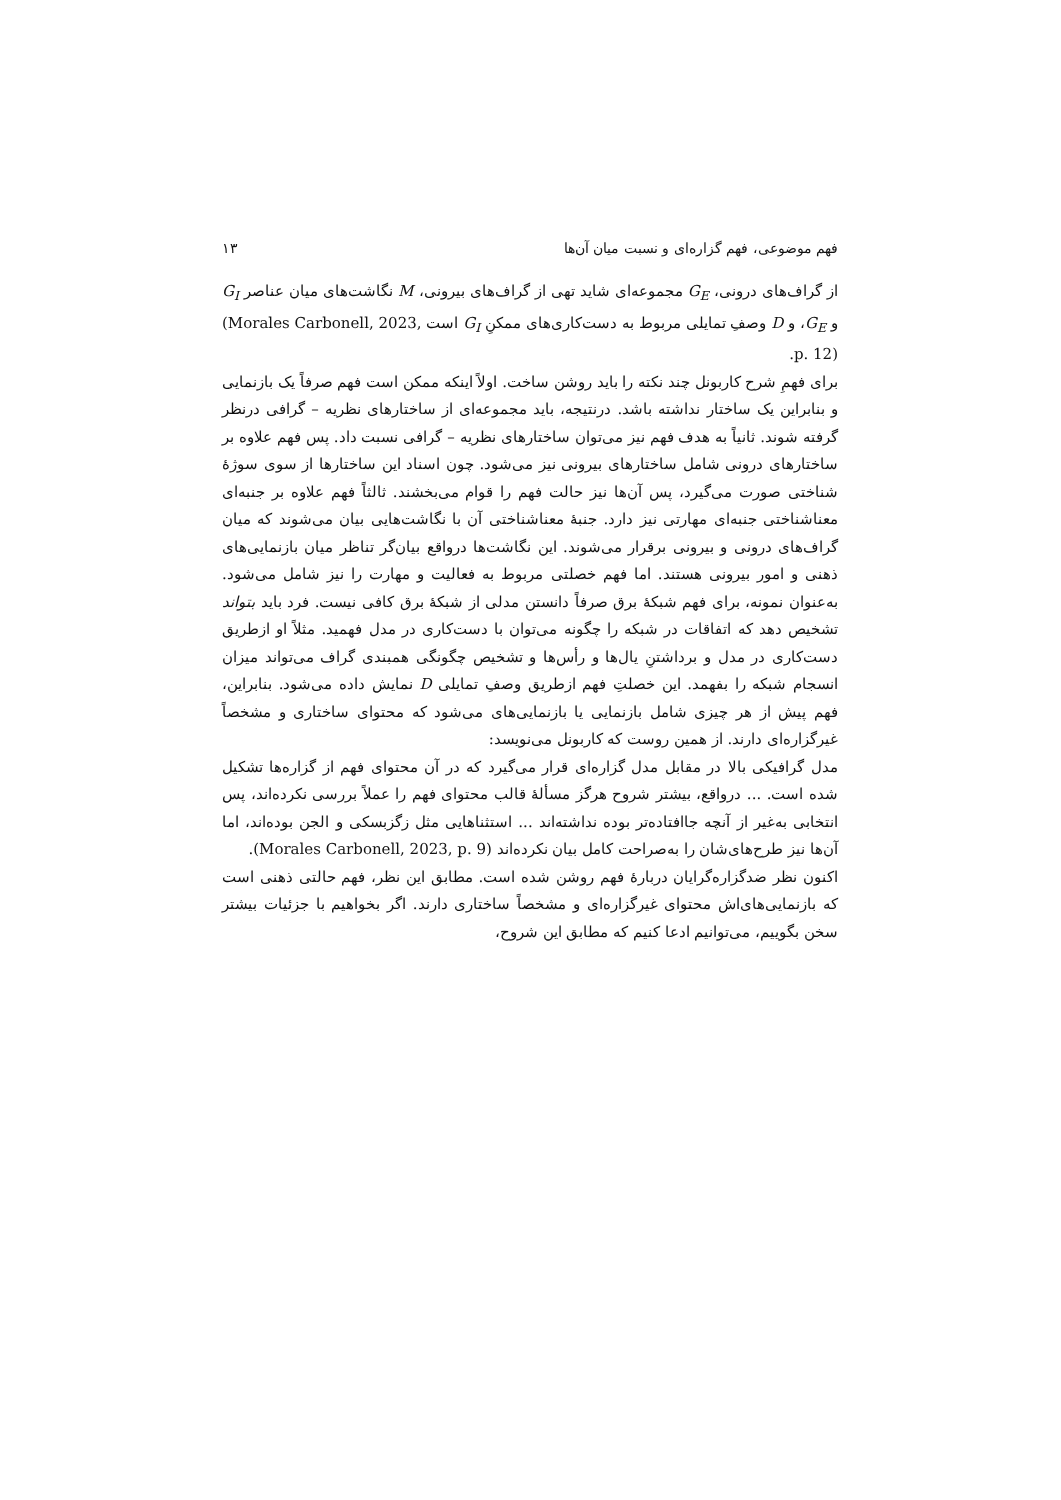فهم موضوعی، فهم گزاره‌ای و نسبت میان آن‌ها ۱۳
از گراف‌های درونی، G<sub>E</sub> مجموعه‌ای شاید تهی از گراف‌های بیرونی، M نگاشت‌های میان عناصر G<sub>I</sub> و G<sub>E</sub>، و D وصفِ تمایلی مربوط به دست‌کاری‌های ممکنِ G<sub>I</sub> است (Morales Carbonell, 2023, p. 12).
برای فهمِ شرح کاربونل چند نکته را باید روشن ساخت. اولاً اینکه ممکن است فهم صرفاً یک بازنمایی و بنابراین یک ساختار نداشته باشد. درنتیجه، باید مجموعه‌ای از ساختارهای نظریه – گرافی درنظر گرفته شوند. ثانیاً به هدف فهم نیز می‌توان ساختارهای نظریه – گرافی نسبت داد. پس فهم علاوه بر ساختارهای درونی شامل ساختارهای بیرونی نیز می‌شود. چون اسناد این ساختارها از سوی سوژهٔ شناختی صورت می‌گیرد، پس آن‌ها نیز حالت فهم را قوام می‌بخشند. ثالثاً فهم علاوه بر جنبه‌ای معناشناختی جنبه‌ای مهارتی نیز دارد. جنبهٔ معناشناختی آن با نگاشت‌هایی بیان می‌شوند که میان گراف‌های درونی و بیرونی برقرار می‌شوند. این نگاشت‌ها درواقع بیان‌گر تناظر میان بازنمایی‌های ذهنی و امور بیرونی هستند. اما فهم خصلتی مربوط به فعالیت و مهارت را نیز شامل می‌شود. به‌عنوان نمونه، برای فهم شبکهٔ برق صرفاً دانستن مدلی از شبکهٔ برق کافی نیست. فرد باید بتواند تشخیص دهد که اتفاقات در شبکه را چگونه می‌توان با دست‌کاری در مدل فهمید. مثلاً او ازطریق دست‌کاری در مدل و برداشتنِ یال‌ها و رأس‌ها و تشخیص چگونگی همبندی گراف می‌تواند میزان انسجام شبکه را بفهمد. این خصلتِ فهم ازطریق وصفِ تمایلی D نمایش داده می‌شود. بنابراین، فهم پیش از هر چیزی شامل بازنمایی یا بازنمایی‌های می‌شود که محتوای ساختاری و مشخصاً غیرگزاره‌ای دارند. از همین روست که کاربونل می‌نویسد:
مدل گرافیکی بالا در مقابل مدل گزاره‌ای قرار می‌گیرد که در آن محتوای فهم از گزاره‌ها تشکیل شده است. ... درواقع، بیشتر شروح هرگز مسألهٔ قالب محتوای فهم را عملاً بررسی نکرده‌اند، پس انتخابی به‌غیر از آنچه جاافتاده‌تر بوده نداشته‌اند ... استثناهایی مثل زگزبسکی و الجن بوده‌اند، اما آن‌ها نیز طرح‌های‌شان را به‌صراحت کامل بیان نکرده‌اند (Morales Carbonell, 2023, p. 9).
اکنون نظر ضدگزاره‌گرایان دربارهٔ فهم روشن شده است. مطابق این نظر، فهم حالتی ذهنی است که بازنمایی‌های‌اش محتوای غیرگزاره‌ای و مشخصاً ساختاری دارند. اگر بخواهیم با جزئیات بیشتر سخن بگوییم، می‌توانیم ادعا کنیم که مطابق این شروح،